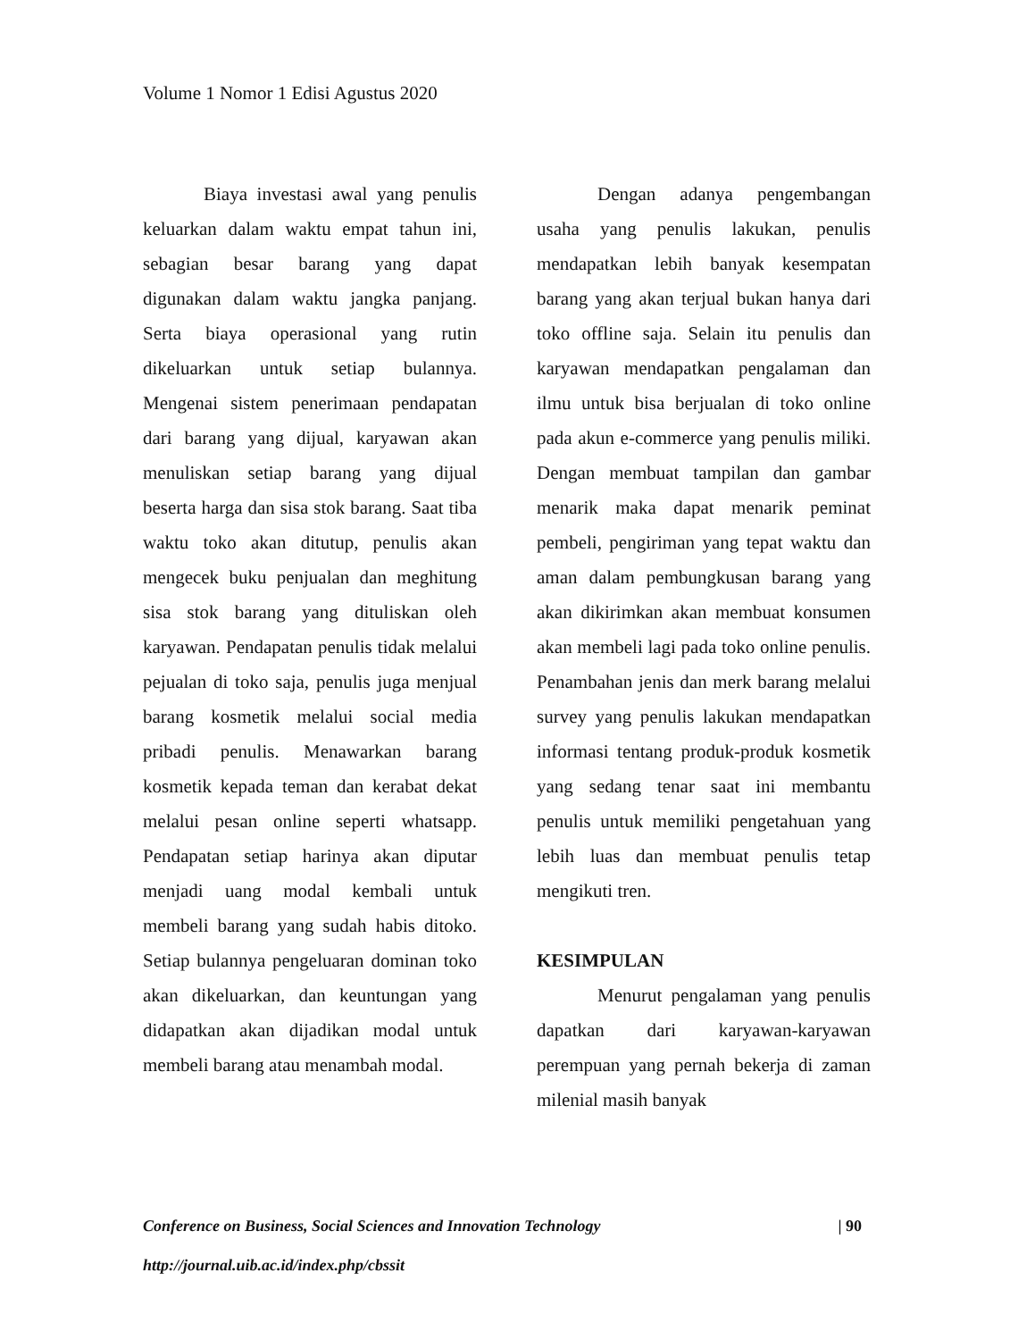Volume 1 Nomor 1 Edisi Agustus 2020
Biaya investasi awal yang penulis keluarkan dalam waktu empat tahun ini, sebagian besar barang yang dapat digunakan dalam waktu jangka panjang. Serta biaya operasional yang rutin dikeluarkan untuk setiap bulannya. Mengenai sistem penerimaan pendapatan dari barang yang dijual, karyawan akan menuliskan setiap barang yang dijual beserta harga dan sisa stok barang. Saat tiba waktu toko akan ditutup, penulis akan mengecek buku penjualan dan meghitung sisa stok barang yang dituliskan oleh karyawan. Pendapatan penulis tidak melalui pejualan di toko saja, penulis juga menjual barang kosmetik melalui social media pribadi penulis. Menawarkan barang kosmetik kepada teman dan kerabat dekat melalui pesan online seperti whatsapp. Pendapatan setiap harinya akan diputar menjadi uang modal kembali untuk membeli barang yang sudah habis ditoko. Setiap bulannya pengeluaran dominan toko akan dikeluarkan, dan keuntungan yang didapatkan akan dijadikan modal untuk membeli barang atau menambah modal.
Dengan adanya pengembangan usaha yang penulis lakukan, penulis mendapatkan lebih banyak kesempatan barang yang akan terjual bukan hanya dari toko offline saja. Selain itu penulis dan karyawan mendapatkan pengalaman dan ilmu untuk bisa berjualan di toko online pada akun e-commerce yang penulis miliki. Dengan membuat tampilan dan gambar menarik maka dapat menarik peminat pembeli, pengiriman yang tepat waktu dan aman dalam pembungkusan barang yang akan dikirimkan akan membuat konsumen akan membeli lagi pada toko online penulis. Penambahan jenis dan merk barang melalui survey yang penulis lakukan mendapatkan informasi tentang produk-produk kosmetik yang sedang tenar saat ini membantu penulis untuk memiliki pengetahuan yang lebih luas dan membuat penulis tetap mengikuti tren.
KESIMPULAN
Menurut pengalaman yang penulis dapatkan dari karyawan-karyawan perempuan yang pernah bekerja di zaman milenial masih banyak
| 90 Conference on Business, Social Sciences and Innovation Technology
http://journal.uib.ac.id/index.php/cbssit